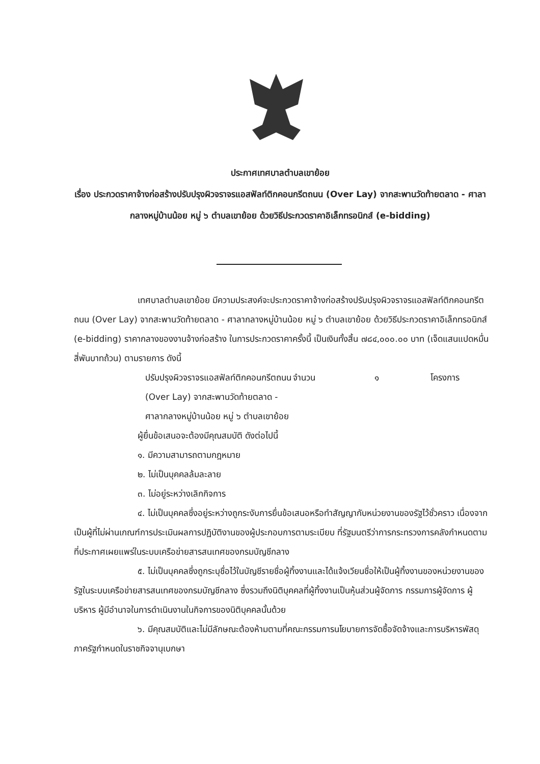ประกาศเทศบาลตำบลเขาย้อย
เรื่อง ประกวดราคาจ้างก่อสร้างปรับปรุงผิวจราจรแอสฟัลท์ติกคอนกรีตถนน (Over Lay) จากสะพานวัดท้ายตลาด - ศาลากลางหมู่บ้านน้อย หมู่ ๖ ตำบลเขาย้อย ด้วยวิธีประกวดราคาอิเล็กทรอนิกส์ (e-bidding)
เทศบาลตำบลเขาย้อย มีความประสงค์จะประกวดราคาจ้างก่อสร้างปรับปรุงผิวจราจรแอสฟัลท์ติกคอนกรีตถนน (Over Lay) จากสะพานวัดท้ายตลาด - ศาลากลางหมู่บ้านน้อย หมู่ ๖ ตำบลเขาย้อย ด้วยวิธีประกวดราคาอิเล็กทรอนิกส์ (e-bidding) ราคากลางของงานจ้างก่อสร้าง ในการประกวดราคาครั้งนี้ เป็นเงินทั้งสิ้น ๗๘๔,๐๐๐.๐๐ บาท (เจ็ดแสนแปดหมื่นสี่พันบาทถ้วน) ตามรายการ ดังนี้
ปรับปรุงผิวจราจรแอสฟัลท์ติกคอนกรีตถนน (Over Lay) จากสะพานวัดท้ายตลาด - ศาลากลางหมู่บ้านน้อย หมู่ ๖ ตำบลเขาย้อย
จำนวน ๑ โครงการ
ผู้ยื่นข้อเสนอจะต้องมีคุณสมบัติ ดังต่อไปนี้
๑. มีความสามารถตามกฎหมาย
๒. ไม่เป็นบุคคลล้มละลาย
๓. ไม่อยู่ระหว่างเลิกกิจการ
๔. ไม่เป็นบุคคลซึ่งอยู่ระหว่างถูกระงับการยื่นข้อเสนอหรือทำสัญญากับหน่วยงานของรัฐไว้ชั่วคราว เนื่องจากเป็นผู้ที่ไม่ผ่านเกณฑ์การประเมินผลการปฏิบัติงานของผู้ประกอบการตามระเบียบ ที่รัฐมนตรีว่าการกระทรวงการคลังกำหนดตามที่ประกาศเผยแพร่ในระบบเครือข่ายสารสนเทศของกรมบัญชีกลาง
๕. ไม่เป็นบุคคลซึ่งถูกระบุชื่อไว้ในบัญชีรายชื่อผู้ทิ้งงานและได้แจ้งเวียนชื่อให้เป็นผู้ทิ้งงานของหน่วยงานของรัฐในระบบเครือข่ายสารสนเทศของกรมบัญชีกลาง ซึ่งรวมถึงนิติบุคคลที่ผู้ทิ้งงานเป็นหุ้นส่วนผู้จัดการ กรรมการผู้จัดการ ผู้บริหาร ผู้มีอำนาจในการดำเนินงานในกิจการของนิติบุคคลนั้นด้วย
๖. มีคุณสมบัติและไม่มีลักษณะต้องห้ามตามที่คณะกรรมการนโยบายการจัดซื้อจัดจ้างและการบริหารพัสดุภาครัฐกำหนดในราชกิจจานุเบกษา